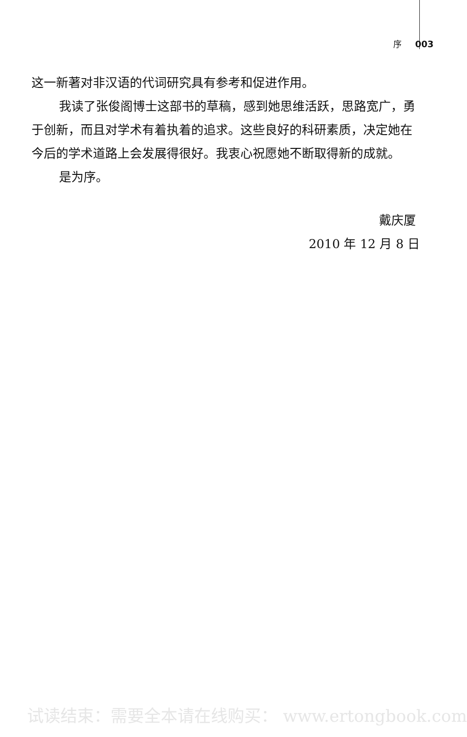序 003
这一新著对非汉语的代词研究具有参考和促进作用。
我读了张俊阁博士这部书的草稿，感到她思维活跃，思路宽广，勇于创新，而且对学术有着执着的追求。这些良好的科研素质，决定她在今后的学术道路上会发展得很好。我衷心祝愿她不断取得新的成就。
是为序。
戴庆厦
2010 年 12 月 8 日
试读结束：需要全本请在线购买： www.ertongbook.com